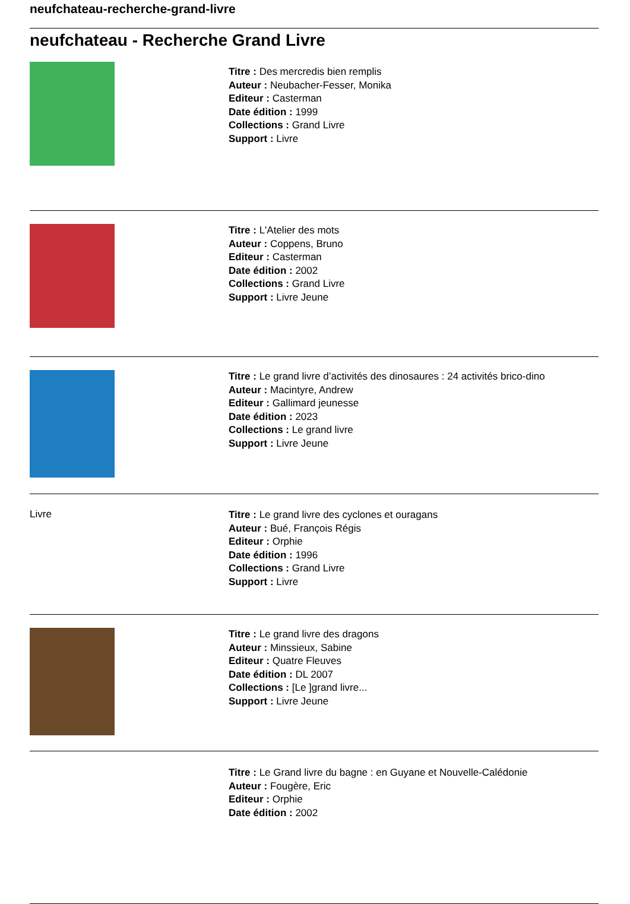neufchateau-recherche-grand-livre
neufchateau - Recherche Grand Livre
Titre : Des mercredis bien remplis
Auteur : Neubacher-Fesser, Monika
Editeur : Casterman
Date édition : 1999
Collections : Grand Livre
Support : Livre
Titre : L'Atelier des mots
Auteur : Coppens, Bruno
Editeur : Casterman
Date édition : 2002
Collections : Grand Livre
Support : Livre Jeune
Titre : Le grand livre d’activités des dinosaures : 24 activités brico-dino
Auteur : Macintyre, Andrew
Editeur : Gallimard jeunesse
Date édition : 2023
Collections : Le grand livre
Support : Livre Jeune
Livre
Titre : Le grand livre des cyclones et ouragans
Auteur : Bué, François Régis
Editeur : Orphie
Date édition : 1996
Collections : Grand Livre
Support : Livre
Titre : Le grand livre des dragons
Auteur : Minssieux, Sabine
Editeur : Quatre Fleuves
Date édition : DL 2007
Collections : [Le ]grand livre...
Support : Livre Jeune
Titre : Le Grand livre du bagne : en Guyane et Nouvelle-Calédonie
Auteur : Fougère, Eric
Editeur : Orphie
Date édition : 2002